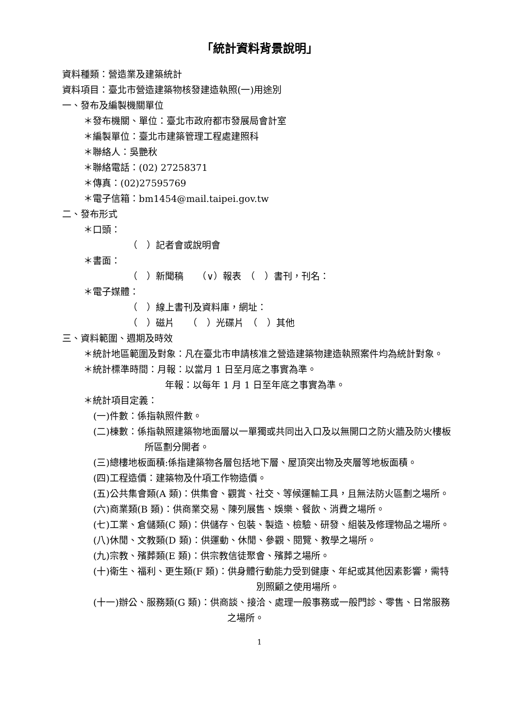「統計資料背景說明」
資料種類：營造業及建築統計
資料項目：臺北市營造建築物核發建造執照(一)用途別
一、發布及編製機關單位
＊發布機關、單位：臺北市政府都市發展局會計室
＊編製單位：臺北市建築管理工程處建照科
＊聯絡人：吳艷秋
＊聯絡電話：(02) 27258371
＊傳真：(02)27595769
＊電子信箱：bm1454@mail.taipei.gov.tw
二、發布形式
＊口頭：
（　）記者會或說明會
＊書面：
（　）新聞稿　　（∨）報表　（　）書刊，刊名：
＊電子媒體：
（　）線上書刊及資料庫，網址：
（　）磁片　　（　）光碟片　（　）其他
三、資料範圍、週期及時效
＊統計地區範圍及對象：凡在臺北市申請核准之營造建築物建造執照案件均為統計對象。
＊統計標準時間：月報：以當月 1 日至月底之事實為準。
年報：以每年 1 月 1 日至年底之事實為準。
＊統計項目定義：
(一)件數：係指執照件數。
(二)棟數：係指執照建築物地面層以一單獨或共同出入口及以無開口之防火牆及防火樓板所區劃分開者。
(三)總樓地板面積:係指建築物各層包括地下層、屋頂突出物及夾層等地板面積。
(四)工程造價：建築物及什項工作物造價。
(五)公共集會類(A 類)：供集會、觀賞、社交、等候運輸工具，且無法防火區劃之場所。
(六)商業類(B 類)：供商業交易、陳列展售、娛樂、餐飲、消費之場所。
(七)工業、倉儲類(C 類)：供儲存、包裝、製造、檢驗、研發、組裝及修理物品之場所。
(八)休閒、文教類(D 類)：供運動、休閒、參觀、閱覽、教學之場所。
(九)宗教、殯葬類(E 類)：供宗教信徒聚會、殯葬之場所。
(十)衛生、福利、更生類(F 類)：供身體行動能力受到健康、年紀或其他因素影響，需特別照顧之使用場所。
(十一)辦公、服務類(G 類)：供商談、接洽、處理一般事務或一般門診、零售、日常服務之場所。
1